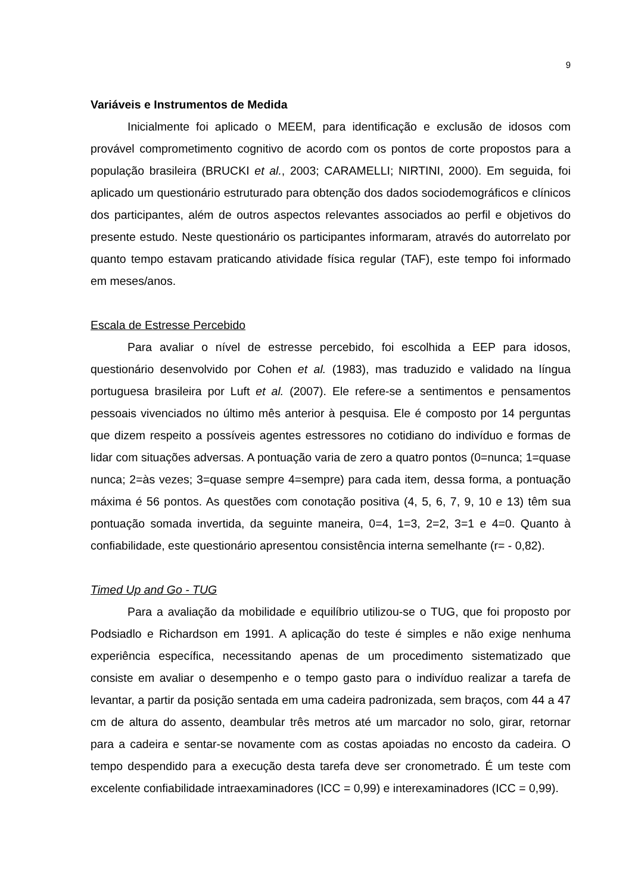9
Variáveis e Instrumentos de Medida
Inicialmente foi aplicado o MEEM, para identificação e exclusão de idosos com provável comprometimento cognitivo de acordo com os pontos de corte propostos para a população brasileira (BRUCKI et al., 2003; CARAMELLI; NIRTINI, 2000). Em seguida, foi aplicado um questionário estruturado para obtenção dos dados sociodemográficos e clínicos dos participantes, além de outros aspectos relevantes associados ao perfil e objetivos do presente estudo. Neste questionário os participantes informaram, através do autorrelato por quanto tempo estavam praticando atividade física regular (TAF), este tempo foi informado em meses/anos.
Escala de Estresse Percebido
Para avaliar o nível de estresse percebido, foi escolhida a EEP para idosos, questionário desenvolvido por Cohen et al. (1983), mas traduzido e validado na língua portuguesa brasileira por Luft et al. (2007). Ele refere-se a sentimentos e pensamentos pessoais vivenciados no último mês anterior à pesquisa. Ele é composto por 14 perguntas que dizem respeito a possíveis agentes estressores no cotidiano do indivíduo e formas de lidar com situações adversas. A pontuação varia de zero a quatro pontos (0=nunca; 1=quase nunca; 2=às vezes; 3=quase sempre 4=sempre) para cada item, dessa forma, a pontuação máxima é 56 pontos. As questões com conotação positiva (4, 5, 6, 7, 9, 10 e 13) têm sua pontuação somada invertida, da seguinte maneira, 0=4, 1=3, 2=2, 3=1 e 4=0. Quanto à confiabilidade, este questionário apresentou consistência interna semelhante (r= - 0,82).
Timed Up and Go - TUG
Para a avaliação da mobilidade e equilíbrio utilizou-se o TUG, que foi proposto por Podsiadlo e Richardson em 1991. A aplicação do teste é simples e não exige nenhuma experiência específica, necessitando apenas de um procedimento sistematizado que consiste em avaliar o desempenho e o tempo gasto para o indivíduo realizar a tarefa de levantar, a partir da posição sentada em uma cadeira padronizada, sem braços, com 44 a 47 cm de altura do assento, deambular três metros até um marcador no solo, girar, retornar para a cadeira e sentar-se novamente com as costas apoiadas no encosto da cadeira. O tempo despendido para a execução desta tarefa deve ser cronometrado. É um teste com excelente confiabilidade intraexaminadores (ICC = 0,99) e interexaminadores (ICC = 0,99).